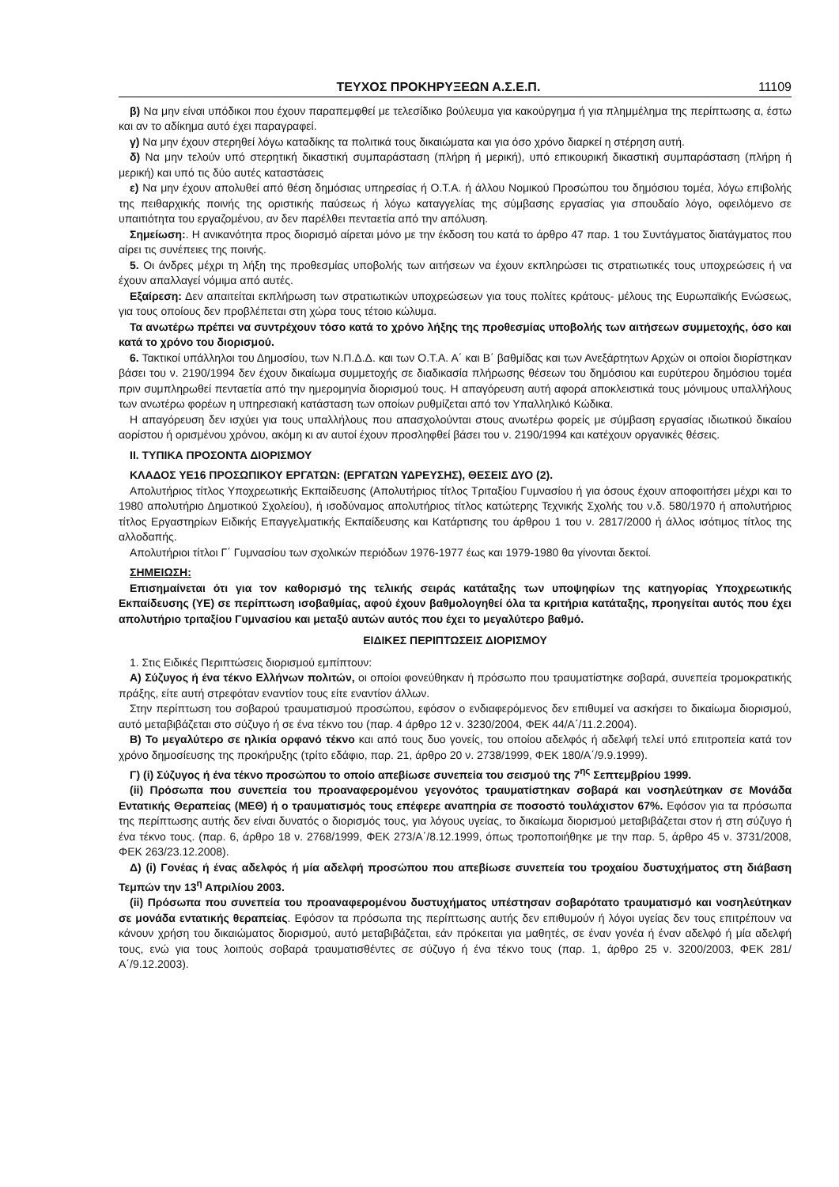ΤΕΥΧΟΣ ΠΡΟΚΗΡΥΞΕΩΝ Α.Σ.Ε.Π. 11109
β) Να μην είναι υπόδικοι που έχουν παραπεμφθεί με τελεσίδικο βούλευμα για κακούργημα ή για πλημμέλημα της περίπτωσης α, έστω και αν το αδίκημα αυτό έχει παραγραφεί.
γ) Να μην έχουν στερηθεί λόγω καταδίκης τα πολιτικά τους δικαιώματα και για όσο χρόνο διαρκεί η στέρηση αυτή.
δ) Να μην τελούν υπό στερητική δικαστική συμπαράσταση (πλήρη ή μερική), υπό επικουρική δικαστική συμπαράσταση (πλήρη ή μερική) και υπό τις δύο αυτές καταστάσεις
ε) Να μην έχουν απολυθεί από θέση δημόσιας υπηρεσίας ή Ο.Τ.Α. ή άλλου Νομικού Προσώπου του δημόσιου τομέα, λόγω επιβολής της πειθαρχικής ποινής της οριστικής παύσεως ή λόγω καταγγελίας της σύμβασης εργασίας για σπουδαίο λόγο, οφειλόμενο σε υπαιτιότητα του εργαζομένου, αν δεν παρέλθει πενταετία από την απόλυση.
Σημείωση:. Η ανικανότητα προς διορισμό αίρεται μόνο με την έκδοση του κατά το άρθρο 47 παρ. 1 του Συντάγματος διατάγματος που αίρει τις συνέπειες της ποινής.
5. Οι άνδρες μέχρι τη λήξη της προθεσμίας υποβολής των αιτήσεων να έχουν εκπληρώσει τις στρατιωτικές τους υποχρεώσεις ή να έχουν απαλλαγεί νόμιμα από αυτές.
Εξαίρεση: Δεν απαιτείται εκπλήρωση των στρατιωτικών υποχρεώσεων για τους πολίτες κράτους- μέλους της Ευρωπαϊκής Ενώσεως, για τους οποίους δεν προβλέπεται στη χώρα τους τέτοιο κώλυμα.
Τα ανωτέρω πρέπει να συντρέχουν τόσο κατά το χρόνο λήξης της προθεσμίας υποβολής των αιτήσεων συμμετοχής, όσο και κατά το χρόνο του διορισμού.
6. Τακτικοί υπάλληλοι του Δημοσίου, των Ν.Π.Δ.Δ. και των Ο.Τ.Α. Α΄ και Β΄ βαθμίδας και των Ανεξάρτητων Αρχών οι οποίοι διορίστηκαν βάσει του ν. 2190/1994 δεν έχουν δικαίωμα συμμετοχής σε διαδικασία πλήρωσης θέσεων του δημόσιου και ευρύτερου δημόσιου τομέα πριν συμπληρωθεί πενταετία από την ημερομηνία διορισμού τους. Η απαγόρευση αυτή αφορά αποκλειστικά τους μόνιμους υπαλλήλους των ανωτέρω φορέων η υπηρεσιακή κατάσταση των οποίων ρυθμίζεται από τον Υπαλληλικό Κώδικα.
Η απαγόρευση δεν ισχύει για τους υπαλλήλους που απασχολούνται στους ανωτέρω φορείς με σύμβαση εργασίας ιδιωτικού δικαίου αορίστου ή ορισμένου χρόνου, ακόμη κι αν αυτοί έχουν προσληφθεί βάσει του ν. 2190/1994 και κατέχουν οργανικές θέσεις.
ΙΙ. ΤΥΠΙΚΑ ΠΡΟΣΟΝΤΑ ΔΙΟΡΙΣΜΟΥ
ΚΛΑΔΟΣ ΥΕ16 ΠΡΟΣΩΠΙΚΟΥ ΕΡΓΑΤΩΝ: (ΕΡΓΑΤΩΝ ΥΔΡΕΥΣΗΣ), ΘΕΣΕΙΣ ΔΥΟ (2).
Απολυτήριος τίτλος Υποχρεωτικής Εκπαίδευσης (Απολυτήριος τίτλος Τριταξίου Γυμνασίου ή για όσους έχουν αποφοιτήσει μέχρι και το 1980 απολυτήριο Δημοτικού Σχολείου), ή ισοδύναμος απολυτήριος τίτλος κατώτερης Τεχνικής Σχολής του ν.δ. 580/1970 ή απολυτήριος τίτλος Εργαστηρίων Ειδικής Επαγγελματικής Εκπαίδευσης και Κατάρτισης του άρθρου 1 του ν. 2817/2000 ή άλλος ισότιμος τίτλος της αλλοδαπής.
Απολυτήριοι τίτλοι Γ΄ Γυμνασίου των σχολικών περιόδων 1976-1977 έως και 1979-1980 θα γίνονται δεκτοί.
ΣΗΜΕΙΩΣΗ:
Επισημαίνεται ότι για τον καθορισμό της τελικής σειράς κατάταξης των υποψηφίων της κατηγορίας Υποχρεωτικής Εκπαίδευσης (ΥΕ) σε περίπτωση ισοβαθμίας, αφού έχουν βαθμολογηθεί όλα τα κριτήρια κατάταξης, προηγείται αυτός που έχει απολυτήριο τριταξίου Γυμνασίου και μεταξύ αυτών αυτός που έχει το μεγαλύτερο βαθμό.
ΕΙΔΙΚΕΣ ΠΕΡΙΠΤΩΣΕΙΣ ΔΙΟΡΙΣΜΟΥ
1. Στις Ειδικές Περιπτώσεις διορισμού εμπίπτουν:
Α) Σύζυγος ή ένα τέκνο Ελλήνων πολιτών, οι οποίοι φονεύθηκαν ή πρόσωπο που τραυματίστηκε σοβαρά, συνεπεία τρομοκρατικής πράξης, είτε αυτή στρεφόταν εναντίον τους είτε εναντίον άλλων.
Στην περίπτωση του σοβαρού τραυματισμού προσώπου, εφόσον ο ενδιαφερόμενος δεν επιθυμεί να ασκήσει το δικαίωμα διορισμού, αυτό μεταβιβάζεται στο σύζυγο ή σε ένα τέκνο του (παρ. 4 άρθρο 12 ν. 3230/2004, ΦΕΚ 44/Α΄/11.2.2004).
Β) Το μεγαλύτερο σε ηλικία ορφανό τέκνο και από τους δυο γονείς, του οποίου αδελφός ή αδελφή τελεί υπό επιτροπεία κατά τον χρόνο δημοσίευσης της προκήρυξης (τρίτο εδάφιο, παρ. 21, άρθρο 20 ν. 2738/1999, ΦΕΚ 180/Α΄/9.9.1999).
Γ) (i) Σύζυγος ή ένα τέκνο προσώπου το οποίο απεβίωσε συνεπεία του σεισμού της 7<sup>ης</sup> Σεπτεμβρίου 1999.
(ii) Πρόσωπα που συνεπεία του προαναφερομένου γεγονότος τραυματίστηκαν σοβαρά και νοσηλεύτηκαν σε Μονάδα Εντατικής Θεραπείας (ΜΕΘ) ή ο τραυματισμός τους επέφερε αναπηρία σε ποσοστό τουλάχιστον 67%. Εφόσον για τα πρόσωπα της περίπτωσης αυτής δεν είναι δυνατός ο διορισμός τους, για λόγους υγείας, το δικαίωμα διορισμού μεταβιβάζεται στον ή στη σύζυγο ή ένα τέκνο τους. (παρ. 6, άρθρο 18 ν. 2768/1999, ΦΕΚ 273/Α΄/8.12.1999, όπως τροποποιήθηκε με την παρ. 5, άρθρο 45 ν. 3731/2008, ΦΕΚ 263/23.12.2008).
Δ) (i) Γονέας ή ένας αδελφός ή μία αδελφή προσώπου που απεβίωσε συνεπεία του τροχαίου δυστυχήματος στη διάβαση Τεμπών την 13<sup>η</sup> Απριλίου 2003.
(ii) Πρόσωπα που συνεπεία του προαναφερομένου δυστυχήματος υπέστησαν σοβαρότατο τραυματισμό και νοσηλεύτηκαν σε μονάδα εντατικής θεραπείας. Εφόσον τα πρόσωπα της περίπτωσης αυτής δεν επιθυμούν ή λόγοι υγείας δεν τους επιτρέπουν να κάνουν χρήση του δικαιώματος διορισμού, αυτό μεταβιβάζεται, εάν πρόκειται για μαθητές, σε έναν γονέα ή έναν αδελφό ή μία αδελφή τους, ενώ για τους λοιπούς σοβαρά τραυματισθέντες σε σύζυγο ή ένα τέκνο τους (παρ. 1, άρθρο 25 ν. 3200/2003, ΦΕΚ 281/Α΄/9.12.2003).